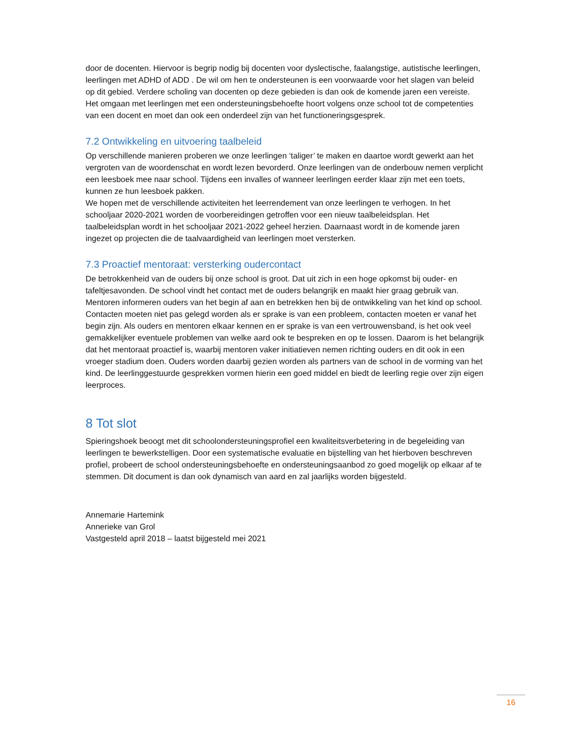door de docenten. Hiervoor is begrip nodig bij docenten voor dyslectische, faalangstige, autistische leerlingen, leerlingen met ADHD of ADD . De wil om hen te ondersteunen is een voorwaarde voor het slagen van beleid op dit gebied. Verdere scholing van docenten op deze gebieden is dan ook de komende jaren een vereiste. Het omgaan met leerlingen met een ondersteuningsbehoefte hoort volgens onze school tot de competenties van een docent en moet dan ook een onderdeel zijn van het functioneringsgesprek.
7.2 Ontwikkeling en uitvoering taalbeleid
Op verschillende manieren proberen we onze leerlingen ‘taliger’ te maken en daartoe wordt gewerkt aan het vergroten van de woordenschat en wordt lezen bevorderd. Onze leerlingen van de onderbouw nemen verplicht een leesboek mee naar school. Tijdens een invalles of wanneer leerlingen eerder klaar zijn met een toets, kunnen ze hun leesboek pakken.
We hopen met de verschillende activiteiten het leerrendement van onze leerlingen te verhogen. In het schooljaar 2020-2021 worden de voorbereidingen getroffen voor een nieuw taalbeleidsplan. Het taalbeleidsplan wordt in het schooljaar 2021-2022 geheel herzien. Daarnaast wordt in de komende jaren ingezet op projecten die de taalvaardigheid van leerlingen moet versterken.
7.3 Proactief mentoraat: versterking oudercontact
De betrokkenheid van de ouders bij onze school is groot. Dat uit zich in een hoge opkomst bij ouder- en tafeltjesavonden. De school vindt het contact met de ouders belangrijk en maakt hier graag gebruik van. Mentoren informeren ouders van het begin af aan en betrekken hen bij de ontwikkeling van het kind op school. Contacten moeten niet pas gelegd worden als er sprake is van een probleem, contacten moeten er vanaf het begin zijn. Als ouders en mentoren elkaar kennen en er sprake is van een vertrouwensband, is het ook veel gemakkelijker eventuele problemen van welke aard ook te bespreken en op te lossen. Daarom is het belangrijk dat het mentoraat proactief is, waarbij mentoren vaker initiatieven nemen richting ouders en dit ook in een vroeger stadium doen. Ouders worden daarbij gezien worden als partners van de school in de vorming van het kind. De leerlinggestuurde gesprekken vormen hierin een goed middel en biedt de leerling regie over zijn eigen leerproces.
8 Tot slot
Spieringshoek beoogt met dit schoolondersteuningsprofiel een kwaliteitsverbetering in de begeleiding van leerlingen te bewerkstelligen. Door een systematische evaluatie en bijstelling van het hierboven beschreven profiel, probeert de school ondersteuningsbehoefte en ondersteuningsaanbod zo goed mogelijk op elkaar af te stemmen. Dit document is dan ook dynamisch van aard en zal jaarlijks worden bijgesteld.
Annemarie Hartemink
Annerieke van Grol
Vastgesteld april 2018 – laatst bijgesteld mei 2021
16